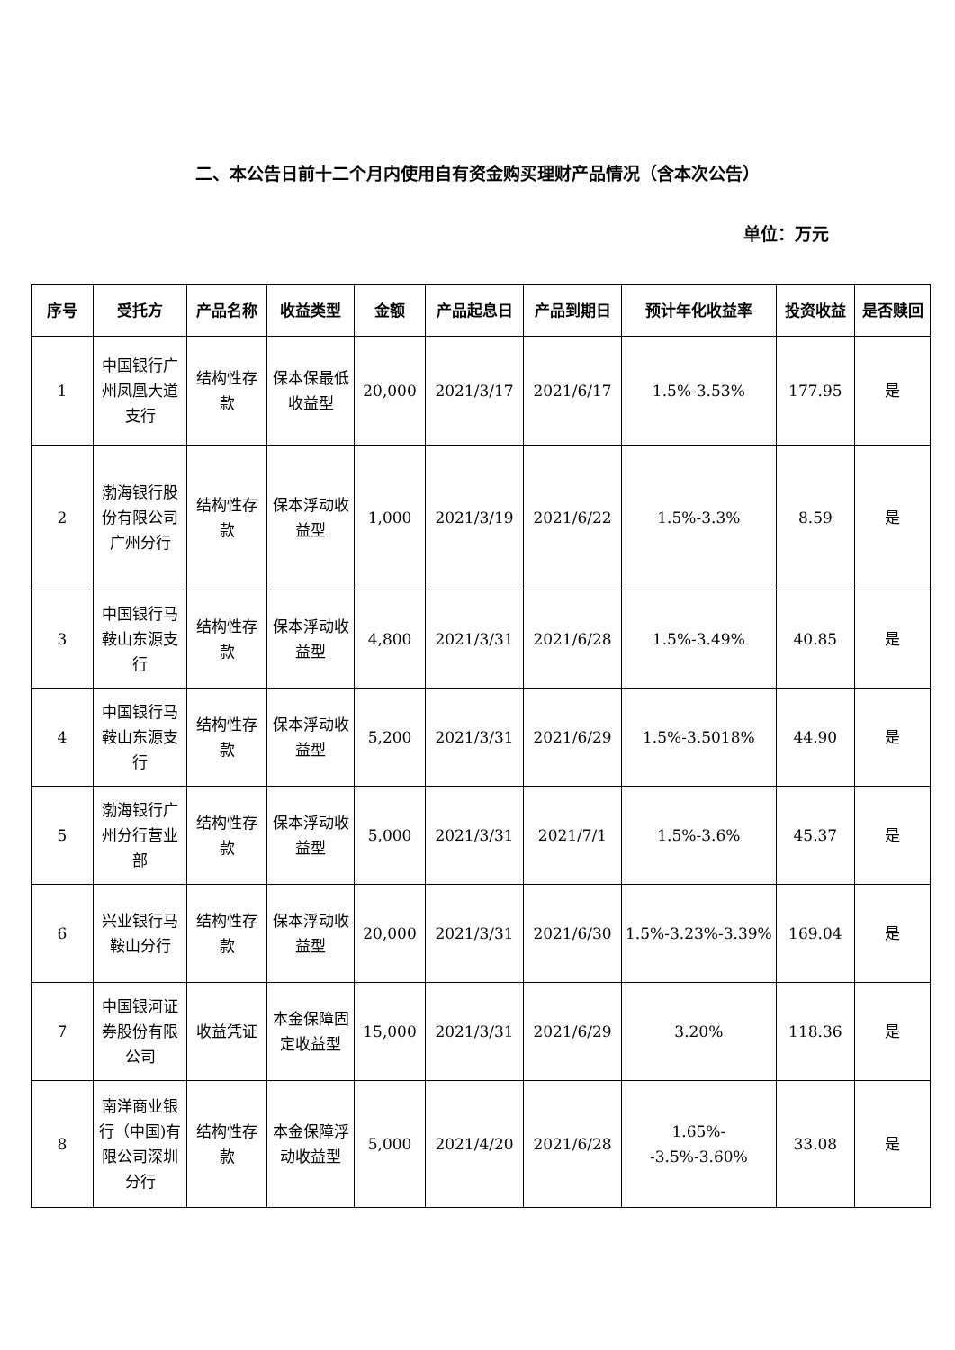二、本公告日前十二个月内使用自有资金购买理财产品情况（含本次公告）
单位：万元
| 序号 | 受托方 | 产品名称 | 收益类型 | 金额 | 产品起息日 | 产品到期日 | 预计年化收益率 | 投资收益 | 是否赎回 |
| --- | --- | --- | --- | --- | --- | --- | --- | --- | --- |
| 1 | 中国银行广州凤凰大道支行 | 结构性存款 | 保本保最低收益型 | 20,000 | 2021/3/17 | 2021/6/17 | 1.5%-3.53% | 177.95 | 是 |
| 2 | 渤海银行股份有限公司广州分行 | 结构性存款 | 保本浮动收益型 | 1,000 | 2021/3/19 | 2021/6/22 | 1.5%-3.3% | 8.59 | 是 |
| 3 | 中国银行马鞍山东源支行 | 结构性存款 | 保本浮动收益型 | 4,800 | 2021/3/31 | 2021/6/28 | 1.5%-3.49% | 40.85 | 是 |
| 4 | 中国银行马鞍山东源支行 | 结构性存款 | 保本浮动收益型 | 5,200 | 2021/3/31 | 2021/6/29 | 1.5%-3.5018% | 44.90 | 是 |
| 5 | 渤海银行广州分行营业部 | 结构性存款 | 保本浮动收益型 | 5,000 | 2021/3/31 | 2021/7/1 | 1.5%-3.6% | 45.37 | 是 |
| 6 | 兴业银行马鞍山分行 | 结构性存款 | 保本浮动收益型 | 20,000 | 2021/3/31 | 2021/6/30 | 1.5%-3.23%-3.39% | 169.04 | 是 |
| 7 | 中国银河证券股份有限公司 | 收益凭证 | 本金保障固定收益型 | 15,000 | 2021/3/31 | 2021/6/29 | 3.20% | 118.36 | 是 |
| 8 | 南洋商业银行（中国)有限公司深圳分行 | 结构性存款 | 本金保障浮动收益型 | 5,000 | 2021/4/20 | 2021/6/28 | 1.65%--3.5%-3.60% | 33.08 | 是 |